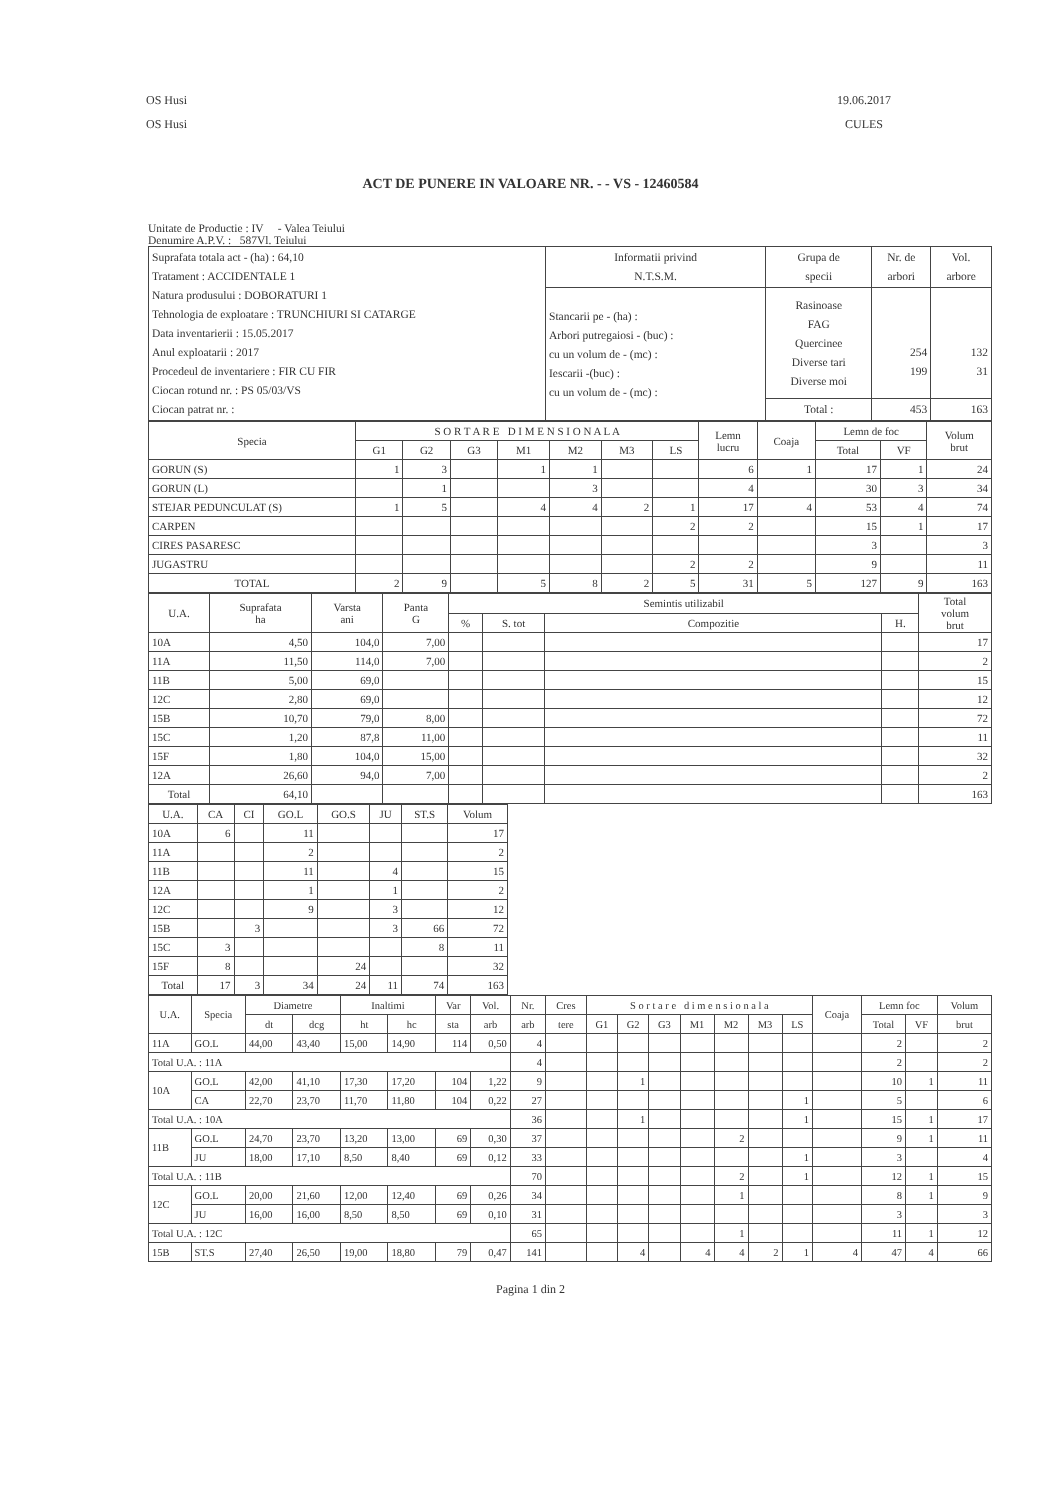OS Husi
OS Husi
19.06.2017
CULES
ACT DE PUNERE IN VALOARE NR. - - VS - 12460584
Unitate de Productie : IV - Valea Teiului
Denumire A.P.V. : 587Vl. Teiului
| Suprafata totala act - (ha) : 64,10 Tratament : ACCIDENTALE 1 Natura produsului : DOBORATURI 1 Tehnologia de exploatare : TRUNCHIURI SI CATARGE Data inventarierii : 15.05.2017 Anul exploatarii : 2017 Procedeul de inventariere : FIR CU FIR Ciocan rotund nr. : PS 05/03/VS Ciocan patrat nr. : | Informatii privind N.T.S.M. | Grupa de specii | Nr. de arbori | Vol. arbore |
| | Stancarii pe - (ha) : Arbori putregaiosi - (buc) : cu un volum de - (mc) : Iescarii -(buc) : cu un volum de - (mc) : | Rasinoase FAG Quercinee Diverse tari Diverse moi | 254 199 | 132 31 |
| | | Total : | 453 | 163 |
| Specia | S O R T A R E D I M E N S I O N A L A | | | | | | | Lemn lucru | Coaja | Lemn de foc | | Volum brut |
| --- | --- | --- | --- | --- | --- | --- | --- | --- | --- | --- | --- | --- |
| | G1 | G2 | G3 | M1 | M2 | M3 | LS | | | Total | VF | |
| GORUN (S) | 1 | 3 | | 1 | 1 | | | 6 | 1 | 17 | 1 | 24 |
| GORUN (L) | | 1 | | | 3 | | | 4 | | 30 | 3 | 34 |
| STEJAR PEDUNCULAT (S) | 1 | 5 | | 4 | 4 | 2 | 1 | 17 | 4 | 53 | 4 | 74 |
| CARPEN | | | | | | | 2 | 2 | | 15 | 1 | 17 |
| CIRES PASARESC | | | | | | | | | | 3 | | 3 |
| JUGASTRU | | | | | | | 2 | 2 | | 9 | | 11 |
| TOTAL | 2 | 9 | | 5 | 8 | 2 | 5 | 31 | 5 | 127 | 9 | 163 |
| U.A. | Suprafata ha | Varsta ani | Panta G | Semintis utilizabil | | | | Total volum brut |
| --- | --- | --- | --- | --- | --- | --- | --- | --- |
| | | | | % | S. tot | Compozitie | H. | |
| 10A | 4,50 | 104,0 | 7,00 | | | | | 17 |
| 11A | 11,50 | 114,0 | 7,00 | | | | | 2 |
| 11B | 5,00 | 69,0 | | | | | | 15 |
| 12C | 2,80 | 69,0 | | | | | | 12 |
| 15B | 10,70 | 79,0 | 8,00 | | | | | 72 |
| 15C | 1,20 | 87,8 | 11,00 | | | | | 11 |
| 15F | 1,80 | 104,0 | 15,00 | | | | | 32 |
| 12A | 26,60 | 94,0 | 7,00 | | | | | 2 |
| Total | 64,10 | | | | | | | 163 |
| U.A. | CA | CI | GO.L | GO.S | JU | ST.S | Volum |
| --- | --- | --- | --- | --- | --- | --- | --- |
| 10A | 6 | | 11 | | | | 17 |
| 11A | | | 2 | | | | 2 |
| 11B | | | 11 | | 4 | | 15 |
| 12A | | | 1 | | 1 | | 2 |
| 12C | | | 9 | | 3 | | 12 |
| 15B | | 3 | | | 3 | 66 | 72 |
| 15C | 3 | | | | | 8 | 11 |
| 15F | 8 | | | 24 | | | 32 |
| Total | 17 | 3 | 34 | 24 | 11 | 74 | 163 |
| U.A. | Specia | Diametre | | Inaltimi | | Var | Vol. | Nr. | Cres | S o r t a r e d i m e n s i o n a l a | | | | | | | Coaja | Lemn foc | | Volum |
| --- | --- | --- | --- | --- | --- | --- | --- | --- | --- | --- | --- | --- | --- | --- | --- | --- | --- | --- | --- | --- |
| | | dt | dcg | ht | hc | sta | arb | arb | tere | G1 | G2 | G3 | M1 | M2 | M3 | LS | | Total | VF | brut |
| 11A | GO.L | 44,00 | 43,40 | 15,00 | 14,90 | 114 | 0,50 | 4 | | | | | | | | | | 2 | | 2 |
| Total U.A. : 11A | | | | | | | | 4 | | | | | | | | | | 2 | | 2 |
| 10A | GO.L | 42,00 | 41,10 | 17,30 | 17,20 | 104 | 1,22 | 9 | | | 1 | | | | | | | 10 | 1 | 11 |
| | CA | 22,70 | 23,70 | 11,70 | 11,80 | 104 | 0,22 | 27 | | | | | | | | 1 | | 5 | | 6 |
| Total U.A. : 10A | | | | | | | | 36 | | | 1 | | | | | 1 | | 15 | 1 | 17 |
| 11B | GO.L | 24,70 | 23,70 | 13,20 | 13,00 | 69 | 0,30 | 37 | | | | | | 2 | | | | 9 | 1 | 11 |
| | JU | 18,00 | 17,10 | 8,50 | 8,40 | 69 | 0,12 | 33 | | | | | | | | 1 | | 3 | | 4 |
| Total U.A. : 11B | | | | | | | | 70 | | | | | | 2 | | 1 | | 12 | 1 | 15 |
| 12C | GO.L | 20,00 | 21,60 | 12,00 | 12,40 | 69 | 0,26 | 34 | | | | | | 1 | | | | 8 | 1 | 9 |
| | JU | 16,00 | 16,00 | 8,50 | 8,50 | 69 | 0,10 | 31 | | | | | | | | | | 3 | | 3 |
| Total U.A. : 12C | | | | | | | | 65 | | | | | | 1 | | | | 11 | 1 | 12 |
| 15B | ST.S | 27,40 | 26,50 | 19,00 | 18,80 | 79 | 0,47 | 141 | | | 4 | | 4 | 4 | 2 | 1 | 4 | 47 | 4 | 66 |
Pagina 1 din 2